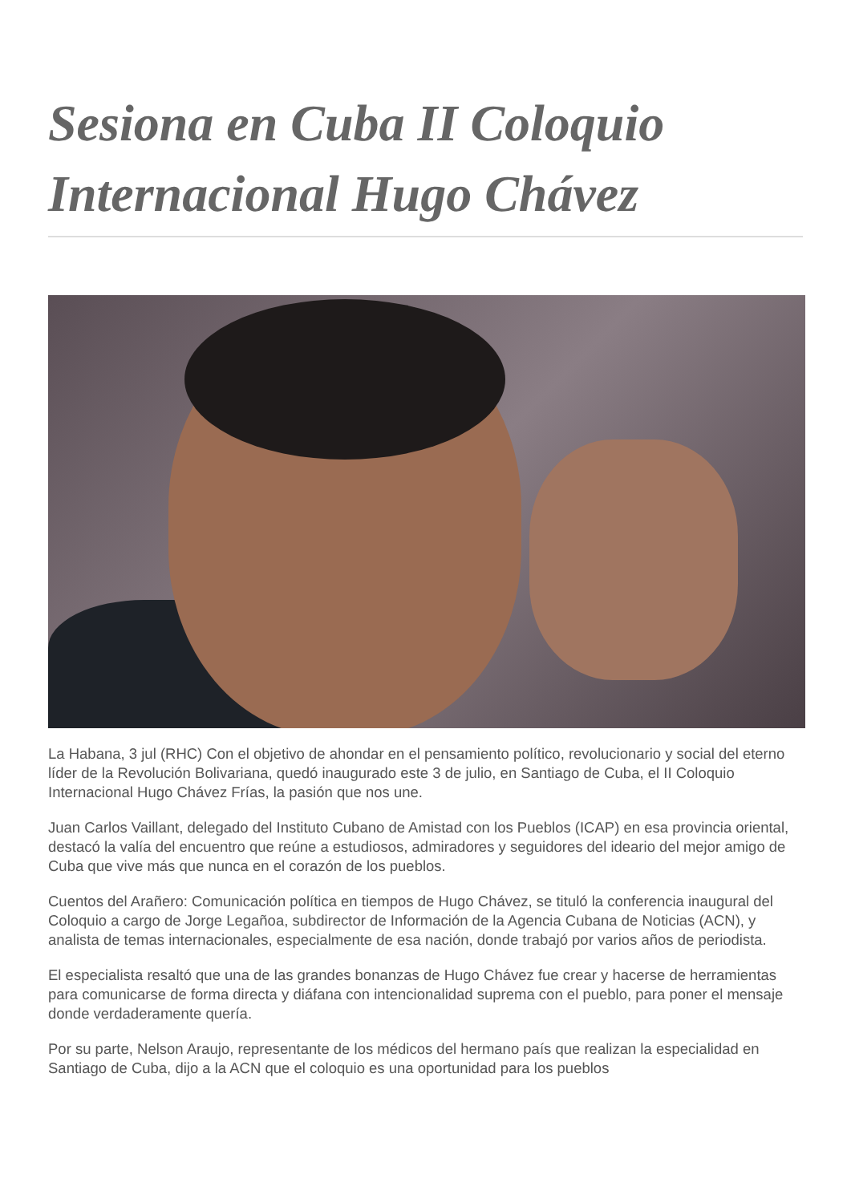Sesiona en Cuba II Coloquio Internacional Hugo Chávez
La Habana, 3 jul (RHC) Con el objetivo de ahondar en el pensamiento político, revolucionario y social del eterno líder de la Revolución Bolivariana, quedó inaugurado este 3 de julio, en Santiago de Cuba, el II Coloquio Internacional Hugo Chávez Frías, la pasión que nos une.
Juan Carlos Vaillant, delegado del Instituto Cubano de Amistad con los Pueblos (ICAP) en esa provincia oriental, destacó la valía del encuentro que reúne a estudiosos, admiradores y seguidores del ideario del mejor amigo de Cuba que vive más que nunca en el corazón de los pueblos.
Cuentos del Arañero: Comunicación política en tiempos de Hugo Chávez, se tituló la conferencia inaugural del Coloquio a cargo de Jorge Legañoa, subdirector de Información de la Agencia Cubana de Noticias (ACN), y analista de temas internacionales, especialmente de esa nación, donde trabajó por varios años de periodista.
El especialista resaltó que una de las grandes bonanzas de Hugo Chávez fue crear y hacerse de herramientas para comunicarse de forma directa y diáfana con intencionalidad suprema con el pueblo, para poner el mensaje donde verdaderamente quería.
Por su parte, Nelson Araujo, representante de los médicos del hermano país que realizan la especialidad en Santiago de Cuba, dijo a la ACN que el coloquio es una oportunidad para los pueblos